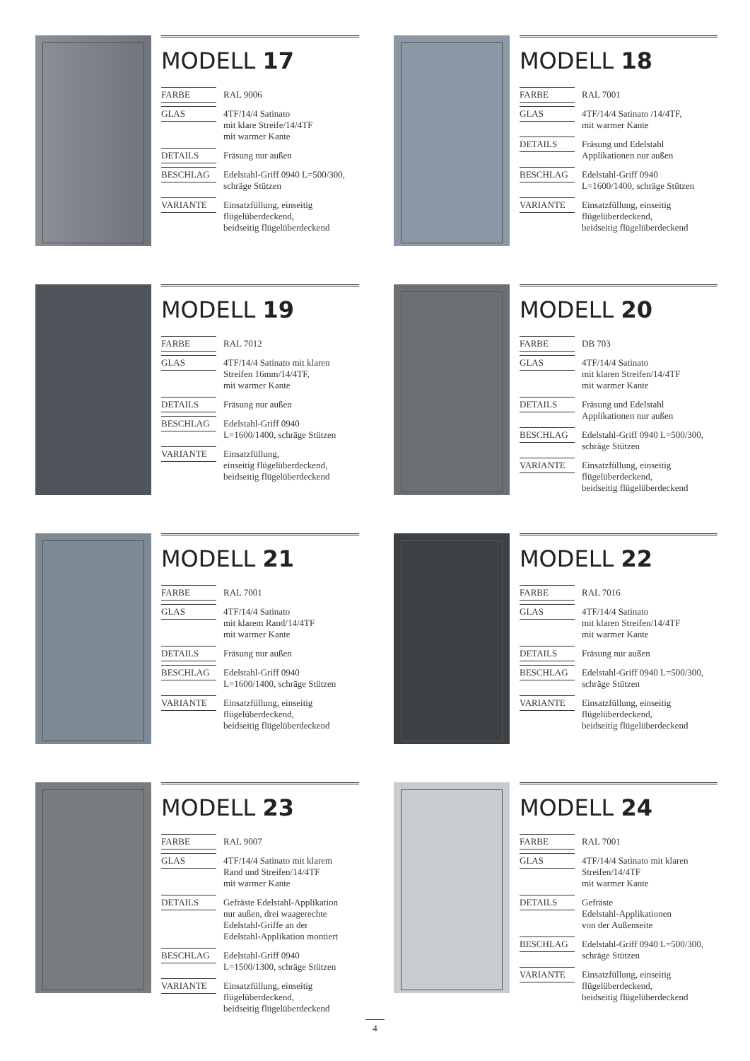MODELL 17
| FARBE | RAL 9006 |
| GLAS | 4TF/14/4 Satinato mit klare Streife/14/4TF mit warmer Kante |
| DETAILS | Fräsung nur außen |
| BESCHLAG | Edelstahl-Griff 0940 L=500/300, schräge Stützen |
| VARIANTE | Einsatzfüllung, einseitig flügelüberdeckend, beidseitig flügelüberdeckend |
MODELL 18
| FARBE | RAL 7001 |
| GLAS | 4TF/14/4 Satinato /14/4TF, mit warmer Kante |
| DETAILS | Fräsung und Edelstahl Applikationen nur außen |
| BESCHLAG | Edelstahl-Griff 0940 L=1600/1400, schräge Stützen |
| VARIANTE | Einsatzfüllung, einseitig flügelüberdeckend, beidseitig flügelüberdeckend |
MODELL 19
| FARBE | RAL 7012 |
| GLAS | 4TF/14/4 Satinato mit klaren Streifen 16mm/14/4TF, mit warmer Kante |
| DETAILS | Fräsung nur außen |
| BESCHLAG | Edelstahl-Griff 0940 L=1600/1400, schräge Stützen |
| VARIANTE | Einsatzfüllung, einseitig flügelüberdeckend, beidseitig flügelüberdeckend |
MODELL 20
| FARBE | DB 703 |
| GLAS | 4TF/14/4 Satinato mit klaren Streifen/14/4TF mit warmer Kante |
| DETAILS | Fräsung und Edelstahl Applikationen nur außen |
| BESCHLAG | Edelstahl-Griff 0940 L=500/300, schräge Stützen |
| VARIANTE | Einsatzfüllung, einseitig flügelüberdeckend, beidseitig flügelüberdeckend |
MODELL 21
| FARBE | RAL 7001 |
| GLAS | 4TF/14/4 Satinato mit klarem Rand/14/4TF mit warmer Kante |
| DETAILS | Fräsung nur außen |
| BESCHLAG | Edelstahl-Griff 0940 L=1600/1400, schräge Stützen |
| VARIANTE | Einsatzfüllung, einseitig flügelüberdeckend, beidseitig flügelüberdeckend |
MODELL 22
| FARBE | RAL 7016 |
| GLAS | 4TF/14/4 Satinato mit klaren Streifen/14/4TF mit warmer Kante |
| DETAILS | Fräsung nur außen |
| BESCHLAG | Edelstahl-Griff 0940 L=500/300, schräge Stützen |
| VARIANTE | Einsatzfüllung, einseitig flügelüberdeckend, beidseitig flügelüberdeckend |
MODELL 23
| FARBE | RAL 9007 |
| GLAS | 4TF/14/4 Satinato mit klarem Rand und Streifen/14/4TF mit warmer Kante |
| DETAILS | Gefräste Edelstahl-Applikation nur außen, drei waagerechte Edelstahl-Griffe an der Edelstahl-Applikation montiert |
| BESCHLAG | Edelstahl-Griff 0940 L=1500/1300, schräge Stützen |
| VARIANTE | Einsatzfüllung, einseitig flügelüberdeckend, beidseitig flügelüberdeckend |
MODELL 24
| FARBE | RAL 7001 |
| GLAS | 4TF/14/4 Satinato mit klaren Streifen/14/4TF mit warmer Kante |
| DETAILS | Gefräste Edelstahl-Applikationen von der Außenseite |
| BESCHLAG | Edelstahl-Griff 0940 L=500/300, schräge Stützen |
| VARIANTE | Einsatzfüllung, einseitig flügelüberdeckend, beidseitig flügelüberdeckend |
4